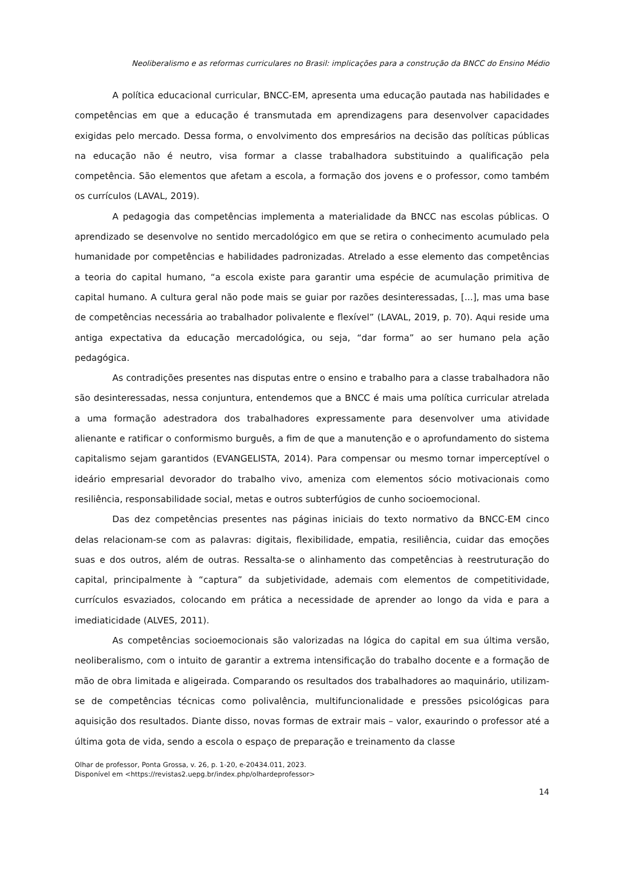Neoliberalismo e as reformas curriculares no Brasil: implicações para a construção da BNCC do Ensino Médio
A política educacional curricular, BNCC-EM, apresenta uma educação pautada nas habilidades e competências em que a educação é transmutada em aprendizagens para desenvolver capacidades exigidas pelo mercado. Dessa forma, o envolvimento dos empresários na decisão das políticas públicas na educação não é neutro, visa formar a classe trabalhadora substituindo a qualificação pela competência. São elementos que afetam a escola, a formação dos jovens e o professor, como também os currículos (LAVAL, 2019).
A pedagogia das competências implementa a materialidade da BNCC nas escolas públicas. O aprendizado se desenvolve no sentido mercadológico em que se retira o conhecimento acumulado pela humanidade por competências e habilidades padronizadas. Atrelado a esse elemento das competências a teoria do capital humano, “a escola existe para garantir uma espécie de acumulação primitiva de capital humano. A cultura geral não pode mais se guiar por razões desinteressadas, [...], mas uma base de competências necessária ao trabalhador polivalente e flexível” (LAVAL, 2019, p. 70). Aqui reside uma antiga expectativa da educação mercadológica, ou seja, “dar forma” ao ser humano pela ação pedagógica.
As contradições presentes nas disputas entre o ensino e trabalho para a classe trabalhadora não são desinteressadas, nessa conjuntura, entendemos que a BNCC é mais uma política curricular atrelada a uma formação adestradora dos trabalhadores expressamente para desenvolver uma atividade alienante e ratificar o conformismo burguês, a fim de que a manutenção e o aprofundamento do sistema capitalismo sejam garantidos (EVANGELISTA, 2014). Para compensar ou mesmo tornar imperceptível o ideário empresarial devorador do trabalho vivo, ameniza com elementos sócio motivacionais como resiliência, responsabilidade social, metas e outros subterfúgios de cunho socioemocional.
Das dez competências presentes nas páginas iniciais do texto normativo da BNCC-EM cinco delas relacionam-se com as palavras: digitais, flexibilidade, empatia, resiliência, cuidar das emoções suas e dos outros, além de outras. Ressalta-se o alinhamento das competências à reestruturação do capital, principalmente à “captura” da subjetividade, ademais com elementos de competitividade, currículos esvaziados, colocando em prática a necessidade de aprender ao longo da vida e para a imediaticidade (ALVES, 2011).
As competências socioemocionais são valorizadas na lógica do capital em sua última versão, neoliberalismo, com o intuito de garantir a extrema intensificação do trabalho docente e a formação de mão de obra limitada e aligeirada. Comparando os resultados dos trabalhadores ao maquinário, utilizam-se de competências técnicas como polivalência, multifuncionalidade e pressões psicológicas para aquisição dos resultados. Diante disso, novas formas de extrair mais – valor, exaurindo o professor até a última gota de vida, sendo a escola o espaço de preparação e treinamento da classe
Olhar de professor, Ponta Grossa, v. 26, p. 1-20, e-20434.011, 2023.
Disponível em <https://revistas2.uepg.br/index.php/olhardeprofessor>
14